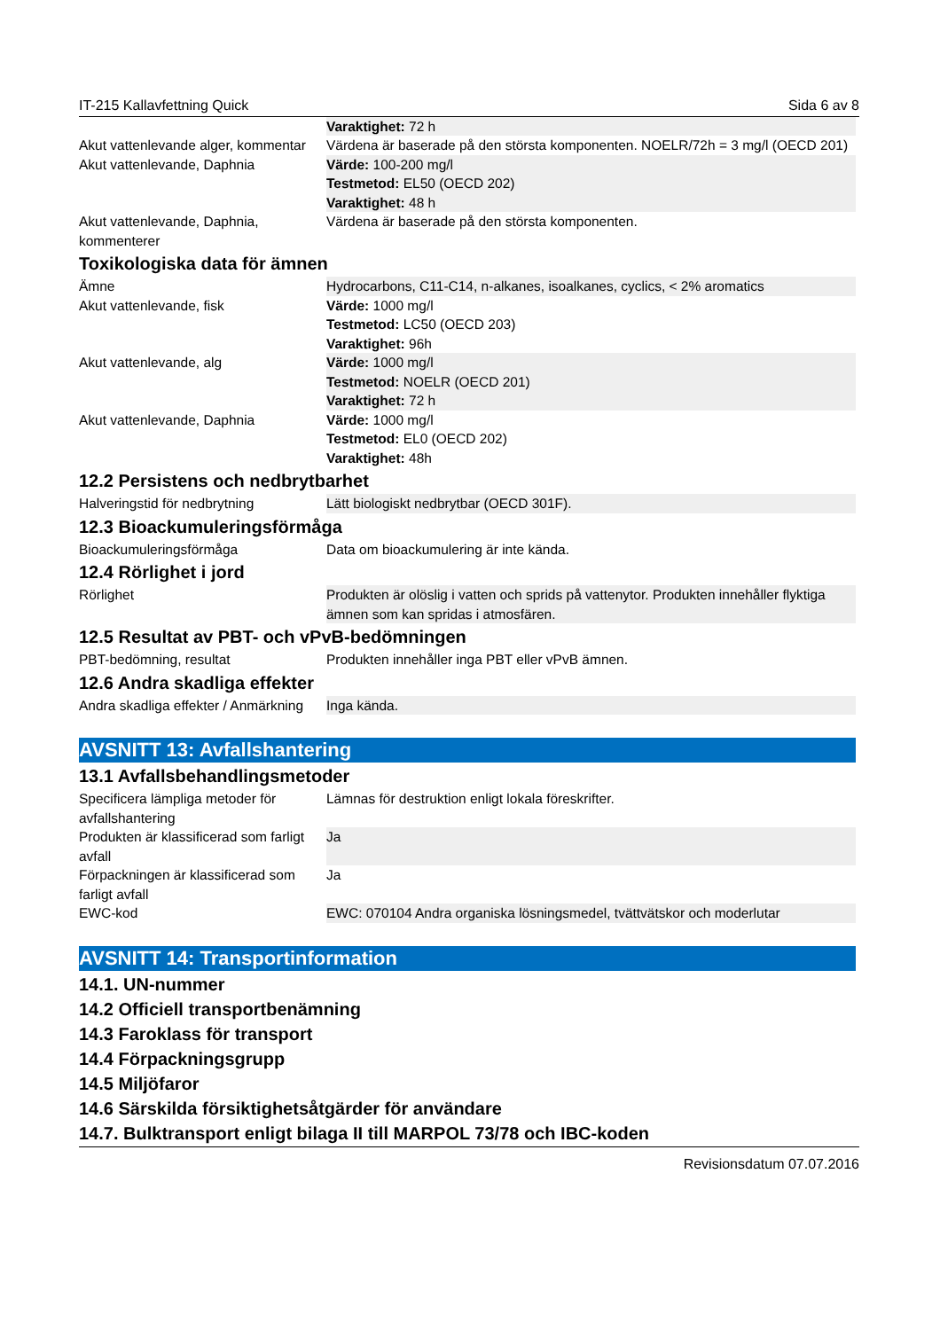IT-215 Kallavfettning Quick Sida 6 av 8
| | Varaktighet: 72 h |
| Akut vattenlevande alger, kommentar | Värdena är baserade på den största komponenten. NOELR/72h = 3 mg/l (OECD 201) |
| Akut vattenlevande, Daphnia | Värde: 100-200 mg/l Testmetod: EL50 (OECD 202) Varaktighet: 48 h |
| Akut vattenlevande, Daphnia, kommenterer | Värdena är baserade på den största komponenten. |
Toxikologiska data för ämnen
| Ämne | Hydrocarbons, C11-C14, n-alkanes, isoalkanes, cyclics, < 2% aromatics |
| Akut vattenlevande, fisk | Värde: 1000 mg/l Testmetod: LC50 (OECD 203) Varaktighet: 96h |
| Akut vattenlevande, alg | Värde: 1000 mg/l Testmetod: NOELR (OECD 201) Varaktighet: 72 h |
| Akut vattenlevande, Daphnia | Värde: 1000 mg/l Testmetod: EL0 (OECD 202) Varaktighet: 48h |
12.2 Persistens och nedbrytbarhet
| Halveringstid för nedbrytning | Lätt biologiskt nedbrytbar (OECD 301F). |
12.3 Bioackumuleringsförmåga
| Bioackumuleringsförmåga | Data om bioackumulering är inte kända. |
12.4 Rörlighet i jord
| Rörlighet | Produkten är olöslig i vatten och sprids på vattenytor. Produkten innehåller flyktiga ämnen som kan spridas i atmosfären. |
12.5 Resultat av PBT- och vPvB-bedömningen
| PBT-bedömning, resultat | Produkten innehåller inga PBT eller vPvB ämnen. |
12.6 Andra skadliga effekter
| Andra skadliga effekter / Anmärkning | Inga kända. |
AVSNITT 13: Avfallshantering
13.1 Avfallsbehandlingsmetoder
| Specificera lämpliga metoder för avfallshantering | Lämnas för destruktion enligt lokala föreskrifter. |
| Produkten är klassificerad som farligt avfall | Ja |
| Förpackningen är klassificerad som farligt avfall | Ja |
| EWC-kod | EWC: 070104 Andra organiska lösningsmedel, tvättvätskor och moderlutar |
AVSNITT 14: Transportinformation
14.1. UN-nummer
14.2 Officiell transportbenämning
14.3 Faroklass för transport
14.4 Förpackningsgrupp
14.5 Miljöfaror
14.6 Särskilda försiktighetsåtgärder för användare
14.7. Bulktransport enligt bilaga II till MARPOL 73/78 och IBC-koden
Revisionsdatum 07.07.2016